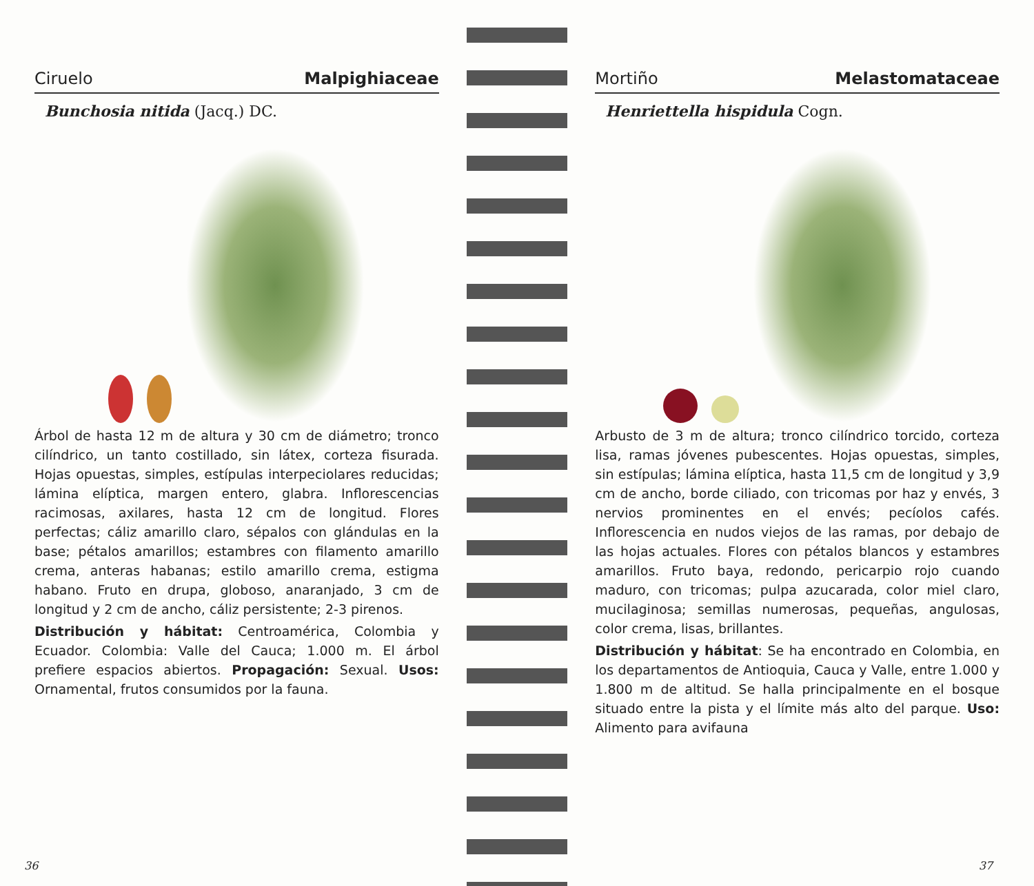Ciruelo Malpighiaceae
Bunchosia nitida (Jacq.) DC.
Árbol de hasta 12 m de altura y 30 cm de diámetro; tronco cilíndrico, un tanto costillado, sin látex, corteza fisurada. Hojas opuestas, simples, estípulas interpeciolares reducidas; lámina elíptica, margen entero, glabra. Inflorescencias racimosas, axilares, hasta 12 cm de longitud. Flores perfectas; cáliz amarillo claro, sépalos con glándulas en la base; pétalos amarillos; estambres con filamento amarillo crema, anteras habanas; estilo amarillo crema, estigma habano. Fruto en drupa, globoso, anaranjado, 3 cm de longitud y 2 cm de ancho, cáliz persistente; 2-3 pirenos.
Distribución y hábitat: Centroamérica, Colombia y Ecuador. Colombia: Valle del Cauca; 1.000 m. El árbol prefiere espacios abiertos. Propagación: Sexual. Usos: Ornamental, frutos consumidos por la fauna.
36
Mortiño Melastomataceae
Henriettella hispidula Cogn.
Arbusto de 3 m de altura; tronco cilíndrico torcido, corteza lisa, ramas jóvenes pubescentes. Hojas opuestas, simples, sin estípulas; lámina elíptica, hasta 11,5 cm de longitud y 3,9 cm de ancho, borde ciliado, con tricomas por haz y envés, 3 nervios prominentes en el envés; pecíolos cafés. Inflorescencia en nudos viejos de las ramas, por debajo de las hojas actuales. Flores con pétalos blancos y estambres amarillos. Fruto baya, redondo, pericarpio rojo cuando maduro, con tricomas; pulpa azucarada, color miel claro, mucilaginosa; semillas numerosas, pequeñas, angulosas, color crema, lisas, brillantes.
Distribución y hábitat: Se ha encontrado en Colombia, en los departamentos de Antioquia, Cauca y Valle, entre 1.000 y 1.800 m de altitud. Se halla principalmente en el bosque situado entre la pista y el límite más alto del parque. Uso: Alimento para avifauna
37